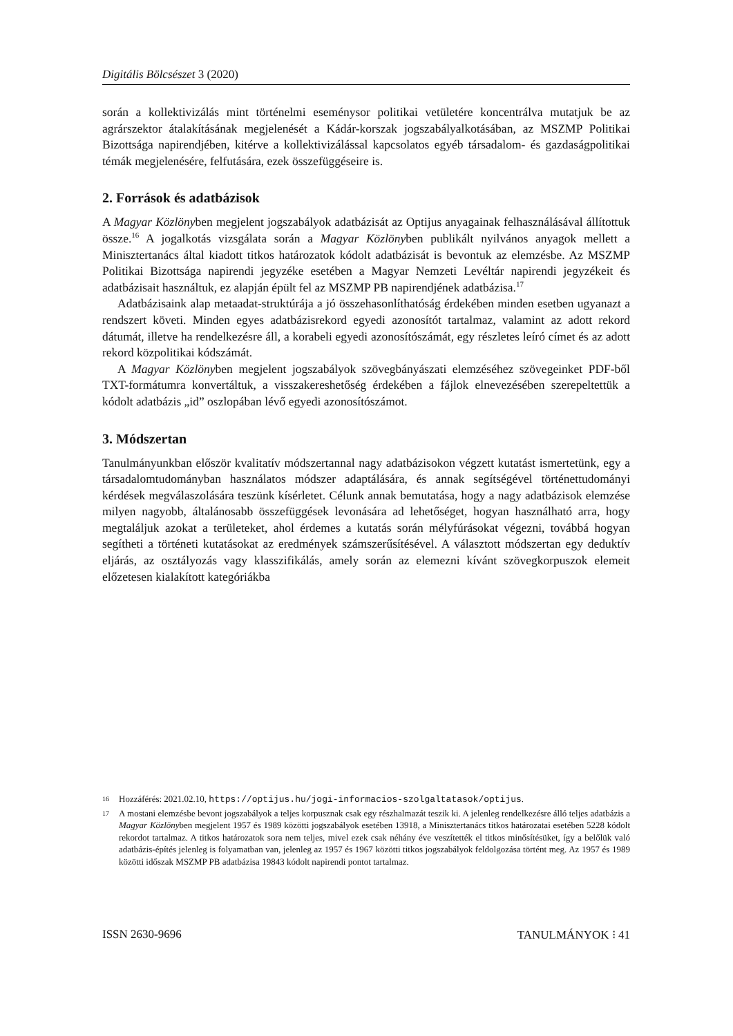Digitális Bölcsészet 3 (2020)
során a kollektivizálás mint történelmi eseménysor politikai vetületére koncentrálva mutatjuk be az agrárszektor átalakításának megjelenését a Kádár-korszak jogszabályalkotásában, az MSZMP Politikai Bizottsága napirendjében, kitérve a kollektivizálással kapcsolatos egyéb társadalom- és gazdaságpolitikai témák megjelenésére, felfutására, ezek összefüggéseire is.
2. Források és adatbázisok
A Magyar Közlönyben megjelent jogszabályok adatbázisát az Optijus anyagainak felhasználásával állítottuk össze.<sup>16</sup> A jogalkotás vizsgálata során a Magyar Közlönyben publikált nyilvános anyagok mellett a Minisztertanács által kiadott titkos határozatok kódolt adatbázisát is bevontuk az elemzésbe. Az MSZMP Politikai Bizottsága napirendi jegyzéke esetében a Magyar Nemzeti Levéltár napirendi jegyzékeit és adatbázisait használtuk, ez alapján épült fel az MSZMP PB napirendjének adatbázisa.<sup>17</sup>
Adatbázisaink alap metaadat-struktúrája a jó összehasonlíthatóság érdekében minden esetben ugyanazt a rendszert követi. Minden egyes adatbázisrekord egyedi azonosítót tartalmaz, valamint az adott rekord dátumát, illetve ha rendelkezésre áll, a korabeli egyedi azonosítószámát, egy részletes leíró címet és az adott rekord közpolitikai kódszámát.
A Magyar Közlönyben megjelent jogszabályok szövegbányászati elemzéséhez szövegeinket PDF-ből TXT-formátumra konvertáltuk, a visszakereshetőség érdekében a fájlok elnevezésében szerepeltettük a kódolt adatbázis „id” oszlopában lévő egyedi azonosítószámot.
3. Módszertan
Tanulmányunkban először kvalitatív módszertannal nagy adatbázisokon végzett kutatást ismertetünk, egy a társadalomtudományban használatos módszer adaptálására, és annak segítségével történettudományi kérdések megválaszolására teszünk kísérletet. Célunk annak bemutatása, hogy a nagy adatbázisok elemzése milyen nagyobb, általánosabb összefüggések levonására ad lehetőséget, hogyan használható arra, hogy megtaláljuk azokat a területeket, ahol érdemes a kutatás során mélyfúrásokat végezni, továbbá hogyan segítheti a történeti kutatásokat az eredmények számszerűsítésével. A választott módszertan egy deduktív eljárás, az osztályozás vagy klasszifikálás, amely során az elemezni kívánt szövegkorpuszok elemeit előzetesen kialakított kategóriákba
16 Hozzáférés: 2021.02.10, https://optijus.hu/jogi-informacios-szolgaltatasok/optijus.
17 A mostani elemzésbe bevont jogszabályok a teljes korpusznak csak egy részhalmazát teszik ki. A jelenleg rendelkezésre álló teljes adatbázis a Magyar Közlönyben megjelent 1957 és 1989 közötti jogszabályok esetében 13918, a Minisztertanács titkos határozatai esetében 5228 kódolt rekordot tartalmaz. A titkos határozatok sora nem teljes, mivel ezek csak néhány éve veszítették el titkos minősítésüket, így a belőlük való adatbázis-építés jelenleg is folyamatban van, jelenleg az 1957 és 1967 közötti titkos jogszabályok feldolgozása történt meg. Az 1957 és 1989 közötti időszak MSZMP PB adatbázisa 19843 kódolt napirendi pontot tartalmaz.
ISSN 2630-9696 TANULMÁNYOK ⁝ 41